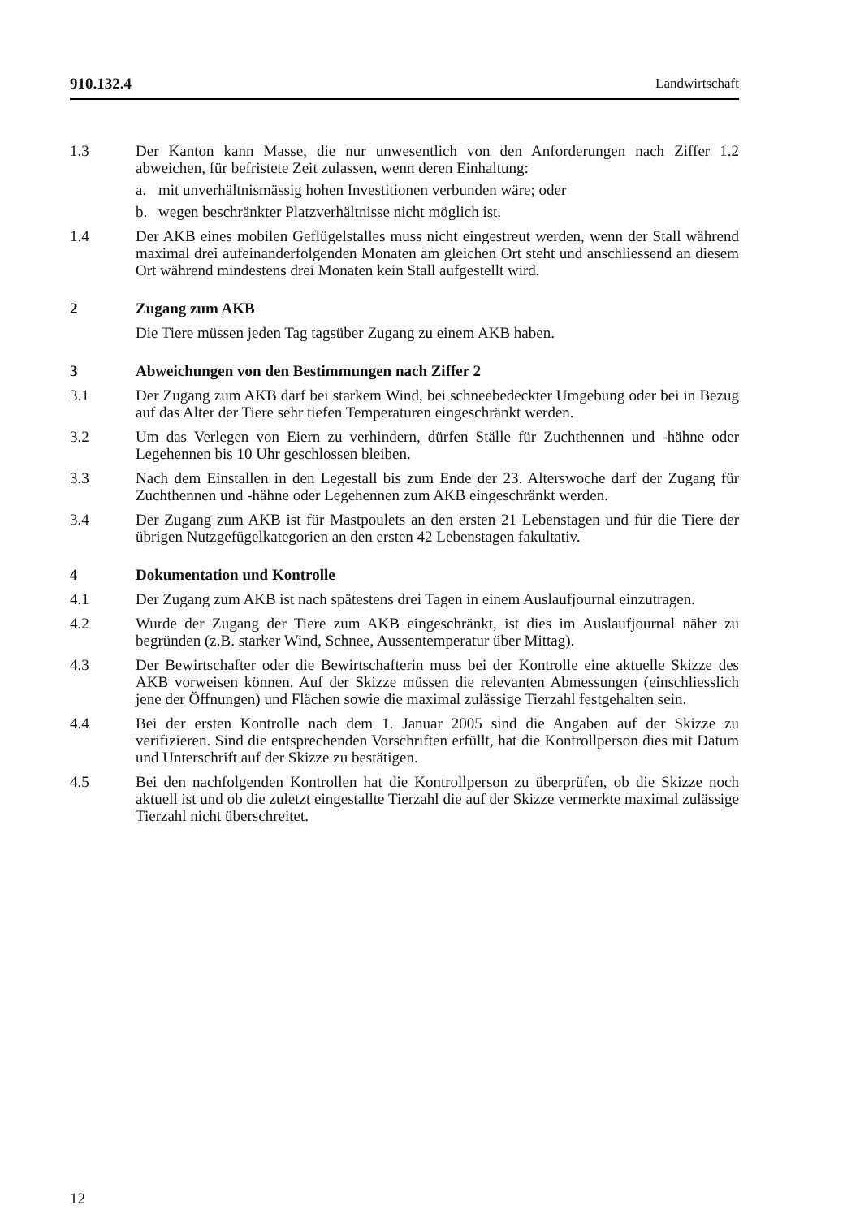910.132.4 Landwirtschaft
1.3 Der Kanton kann Masse, die nur unwesentlich von den Anforderungen nach Ziffer 1.2 abweichen, für befristete Zeit zulassen, wenn deren Einhaltung:
a. mit unverhältnismässig hohen Investitionen verbunden wäre; oder
b. wegen beschränkter Platzverhältnisse nicht möglich ist.
1.4 Der AKB eines mobilen Geflügelstalles muss nicht eingestreut werden, wenn der Stall während maximal drei aufeinanderfolgenden Monaten am gleichen Ort steht und anschliessend an diesem Ort während mindestens drei Monaten kein Stall aufgestellt wird.
2 Zugang zum AKB
Die Tiere müssen jeden Tag tagsüber Zugang zu einem AKB haben.
3 Abweichungen von den Bestimmungen nach Ziffer 2
3.1 Der Zugang zum AKB darf bei starkem Wind, bei schneebedeckter Umgebung oder bei in Bezug auf das Alter der Tiere sehr tiefen Temperaturen eingeschränkt werden.
3.2 Um das Verlegen von Eiern zu verhindern, dürfen Ställe für Zuchthennen und -hähne oder Legehennen bis 10 Uhr geschlossen bleiben.
3.3 Nach dem Einstallen in den Legestall bis zum Ende der 23. Alterswoche darf der Zugang für Zuchthennen und -hähne oder Legehennen zum AKB eingeschränkt werden.
3.4 Der Zugang zum AKB ist für Mastpoulets an den ersten 21 Lebenstagen und für die Tiere der übrigen Nutzgefügelkategorien an den ersten 42 Lebenstagen fakultativ.
4 Dokumentation und Kontrolle
4.1 Der Zugang zum AKB ist nach spätestens drei Tagen in einem Auslaufjournal einzutragen.
4.2 Wurde der Zugang der Tiere zum AKB eingeschränkt, ist dies im Auslaufjournal näher zu begründen (z.B. starker Wind, Schnee, Aussentemperatur über Mittag).
4.3 Der Bewirtschafter oder die Bewirtschafterin muss bei der Kontrolle eine aktuelle Skizze des AKB vorweisen können. Auf der Skizze müssen die relevanten Abmessungen (einschliesslich jene der Öffnungen) und Flächen sowie die maximal zulässige Tierzahl festgehalten sein.
4.4 Bei der ersten Kontrolle nach dem 1. Januar 2005 sind die Angaben auf der Skizze zu verifizieren. Sind die entsprechenden Vorschriften erfüllt, hat die Kontrollperson dies mit Datum und Unterschrift auf der Skizze zu bestätigen.
4.5 Bei den nachfolgenden Kontrollen hat die Kontrollperson zu überprüfen, ob die Skizze noch aktuell ist und ob die zuletzt eingestallte Tierzahl die auf der Skizze vermerkte maximal zulässige Tierzahl nicht überschreitet.
12